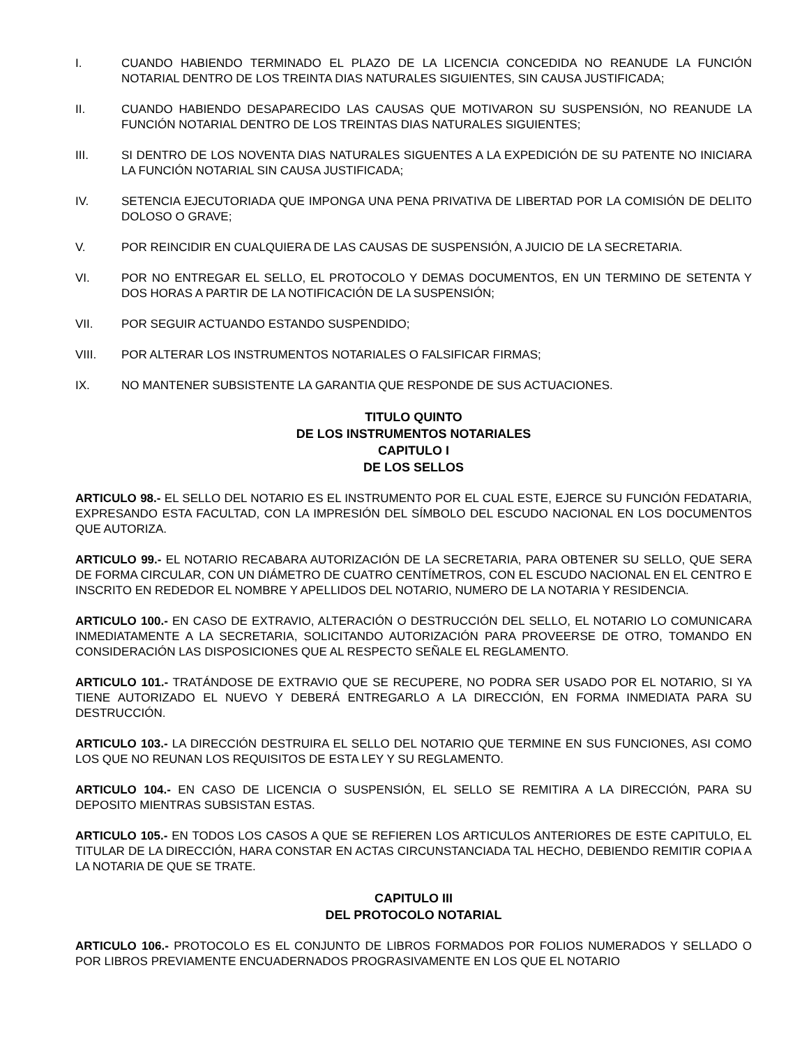I. CUANDO HABIENDO TERMINADO EL PLAZO DE LA LICENCIA CONCEDIDA NO REANUDE LA FUNCIÓN NOTARIAL DENTRO DE LOS TREINTA DIAS NATURALES SIGUIENTES, SIN CAUSA JUSTIFICADA;
II. CUANDO HABIENDO DESAPARECIDO LAS CAUSAS QUE MOTIVARON SU SUSPENSIÓN, NO REANUDE LA FUNCIÓN NOTARIAL DENTRO DE LOS TREINTAS DIAS NATURALES SIGUIENTES;
III. SI DENTRO DE LOS NOVENTA DIAS NATURALES SIGUENTES A LA EXPEDICIÓN DE SU PATENTE NO INICIARA LA FUNCIÓN NOTARIAL SIN CAUSA JUSTIFICADA;
IV. SETENCIA EJECUTORIADA QUE IMPONGA UNA PENA PRIVATIVA DE LIBERTAD POR LA COMISIÓN DE DELITO DOLOSO O GRAVE;
V. POR REINCIDIR EN CUALQUIERA DE LAS CAUSAS DE SUSPENSIÓN, A JUICIO DE LA SECRETARIA.
VI. POR NO ENTREGAR EL SELLO, EL PROTOCOLO Y DEMAS DOCUMENTOS, EN UN TERMINO DE SETENTA Y DOS HORAS A PARTIR DE LA NOTIFICACIÓN DE LA SUSPENSIÓN;
VII. POR SEGUIR ACTUANDO ESTANDO SUSPENDIDO;
VIII. POR ALTERAR LOS INSTRUMENTOS NOTARIALES O FALSIFICAR FIRMAS;
IX. NO MANTENER SUBSISTENTE LA GARANTIA QUE RESPONDE DE SUS ACTUACIONES.
TITULO QUINTO
DE LOS INSTRUMENTOS NOTARIALES
CAPITULO I
DE LOS SELLOS
ARTICULO 98.- EL SELLO DEL NOTARIO ES EL INSTRUMENTO POR EL CUAL ESTE, EJERCE SU FUNCIÓN FEDATARIA, EXPRESANDO ESTA FACULTAD, CON LA IMPRESIÓN DEL SÍMBOLO DEL ESCUDO NACIONAL EN LOS DOCUMENTOS QUE AUTORIZA.
ARTICULO 99.- EL NOTARIO RECABARA AUTORIZACIÓN DE LA SECRETARIA, PARA OBTENER SU SELLO, QUE SERA DE FORMA CIRCULAR, CON UN DIÁMETRO DE CUATRO CENTÍMETROS, CON EL ESCUDO NACIONAL EN EL CENTRO E INSCRITO EN REDEDOR EL NOMBRE Y APELLIDOS DEL NOTARIO, NUMERO DE LA NOTARIA Y RESIDENCIA.
ARTICULO 100.- EN CASO DE EXTRAVIO, ALTERACIÓN O DESTRUCCIÓN DEL SELLO, EL NOTARIO LO COMUNICARA INMEDIATAMENTE A LA SECRETARIA, SOLICITANDO AUTORIZACIÓN PARA PROVEERSE DE OTRO, TOMANDO EN CONSIDERACIÓN LAS DISPOSICIONES QUE AL RESPECTO SEÑALE EL REGLAMENTO.
ARTICULO 101.- TRATÁNDOSE DE EXTRAVIO QUE SE RECUPERE, NO PODRA SER USADO POR EL NOTARIO, SI YA TIENE AUTORIZADO EL NUEVO Y DEBERÁ ENTREGARLO A LA DIRECCIÓN, EN FORMA INMEDIATA PARA SU DESTRUCCIÓN.
ARTICULO 103.- LA DIRECCIÓN DESTRUIRA EL SELLO DEL NOTARIO QUE TERMINE EN SUS FUNCIONES, ASI COMO LOS QUE NO REUNAN LOS REQUISITOS DE ESTA LEY Y SU REGLAMENTO.
ARTICULO 104.- EN CASO DE LICENCIA O SUSPENSIÓN, EL SELLO SE REMITIRA A LA DIRECCIÓN, PARA SU DEPOSITO MIENTRAS SUBSISTAN ESTAS.
ARTICULO 105.- EN TODOS LOS CASOS A QUE SE REFIEREN LOS ARTICULOS ANTERIORES DE ESTE CAPITULO, EL TITULAR DE LA DIRECCIÓN, HARA CONSTAR EN ACTAS CIRCUNSTANCIADA TAL HECHO, DEBIENDO REMITIR COPIA A LA NOTARIA DE QUE SE TRATE.
CAPITULO III
DEL PROTOCOLO NOTARIAL
ARTICULO 106.- PROTOCOLO ES EL CONJUNTO DE LIBROS FORMADOS POR FOLIOS NUMERADOS Y SELLADO O POR LIBROS PREVIAMENTE ENCUADERNADOS PROGRASIVAMENTE EN LOS QUE EL NOTARIO